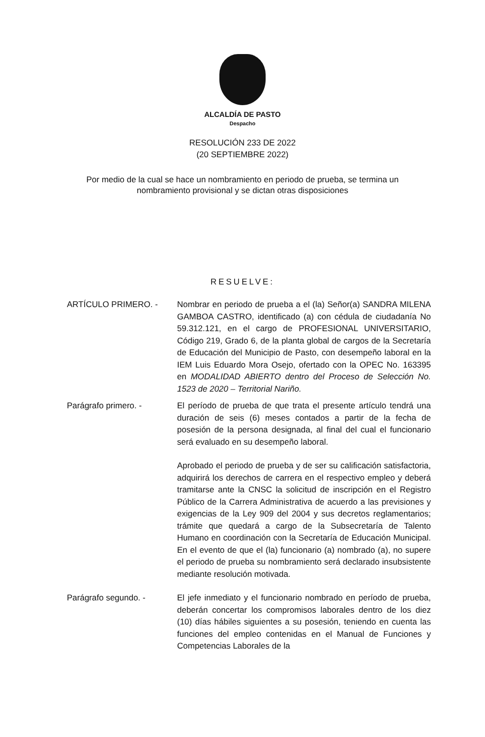ALCALDÍA DE PASTO
Despacho
RESOLUCIÓN 233 DE 2022
(20 SEPTIEMBRE 2022)
Por medio de la cual se hace un nombramiento en periodo de prueba, se termina un nombramiento provisional y se dictan otras disposiciones
RESUELVE:
ARTÍCULO PRIMERO. - Nombrar en periodo de prueba a el (la) Señor(a) SANDRA MILENA GAMBOA CASTRO, identificado (a) con cédula de ciudadanía No 59.312.121, en el cargo de PROFESIONAL UNIVERSITARIO, Código 219, Grado 6, de la planta global de cargos de la Secretaría de Educación del Municipio de Pasto, con desempeño laboral en la IEM Luis Eduardo Mora Osejo, ofertado con la OPEC No. 163395 en MODALIDAD ABIERTO dentro del Proceso de Selección No. 1523 de 2020 – Territorial Nariño.
Parágrafo primero. - El período de prueba de que trata el presente artículo tendrá una duración de seis (6) meses contados a partir de la fecha de posesión de la persona designada, al final del cual el funcionario será evaluado en su desempeño laboral.
Aprobado el periodo de prueba y de ser su calificación satisfactoria, adquirirá los derechos de carrera en el respectivo empleo y deberá tramitarse ante la CNSC la solicitud de inscripción en el Registro Público de la Carrera Administrativa de acuerdo a las previsiones y exigencias de la Ley 909 del 2004 y sus decretos reglamentarios; trámite que quedará a cargo de la Subsecretaría de Talento Humano en coordinación con la Secretaría de Educación Municipal. En el evento de que el (la) funcionario (a) nombrado (a), no supere el periodo de prueba su nombramiento será declarado insubsistente mediante resolución motivada.
Parágrafo segundo. - El jefe inmediato y el funcionario nombrado en período de prueba, deberán concertar los compromisos laborales dentro de los diez (10) días hábiles siguientes a su posesión, teniendo en cuenta las funciones del empleo contenidas en el Manual de Funciones y Competencias Laborales de la